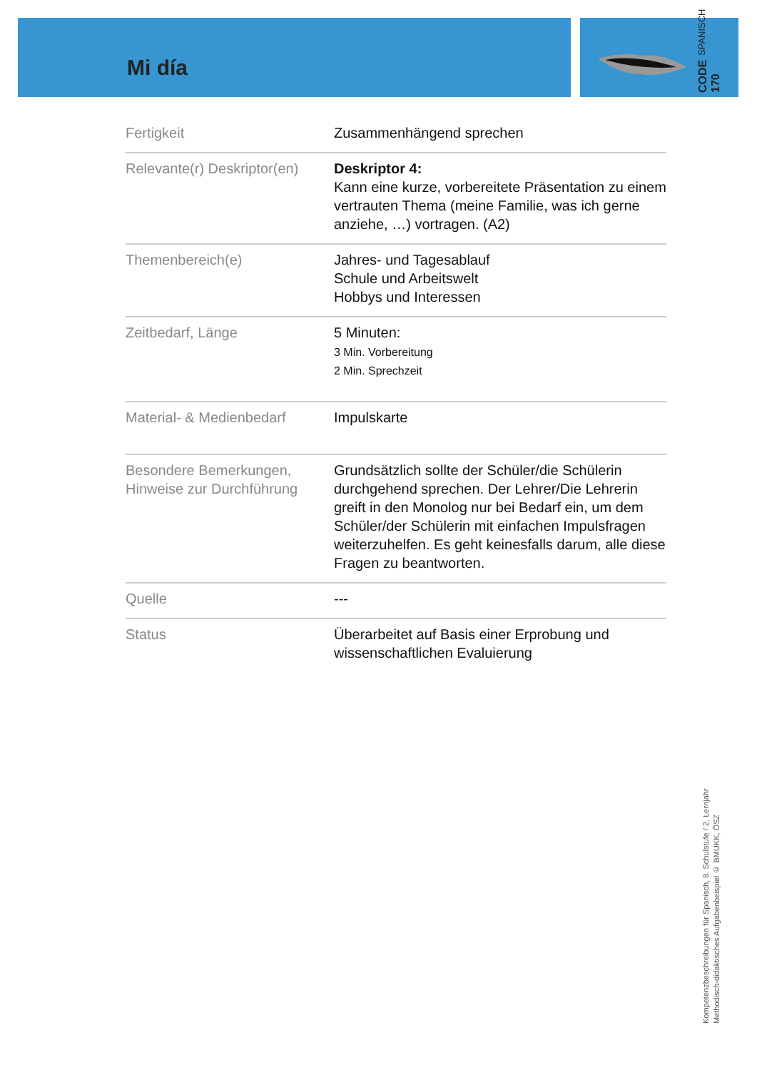Mi día
CODE 170 SPANISCH
| Fertigkeit | Zusammenhängend sprechen |
| Relevante(r) Deskriptor(en) | Deskriptor 4: Kann eine kurze, vorbereitete Präsentation zu einem vertrauten Thema (meine Familie, was ich gerne anziehe, …) vortragen. (A2) |
| Themenbereich(e) | Jahres- und Tagesablauf Schule und Arbeitswelt Hobbys und Interessen |
| Zeitbedarf, Länge | 5 Minuten: 3 Min. Vorbereitung 2 Min. Sprechzeit |
| Material- & Medienbedarf | Impulskarte |
| Besondere Bemerkungen, Hinweise zur Durchführung | Grundsätzlich sollte der Schüler/die Schülerin durchgehend sprechen. Der Lehrer/Die Lehrerin greift in den Monolog nur bei Bedarf ein, um dem Schüler/der Schülerin mit einfachen Impulsfragen weiterzuhelfen. Es geht keinesfalls darum, alle diese Fragen zu beantworten. |
| Quelle | --- |
| Status | Überarbeitet auf Basis einer Erprobung und wissenschaftlichen Evaluierung |
Kompetenzbeschreibungen für Spanisch, 8. Schulstufe / 2. Lernjahr
Methodisch-didaktisches Aufgabenbeispiel © BMUKK, ÖSZ